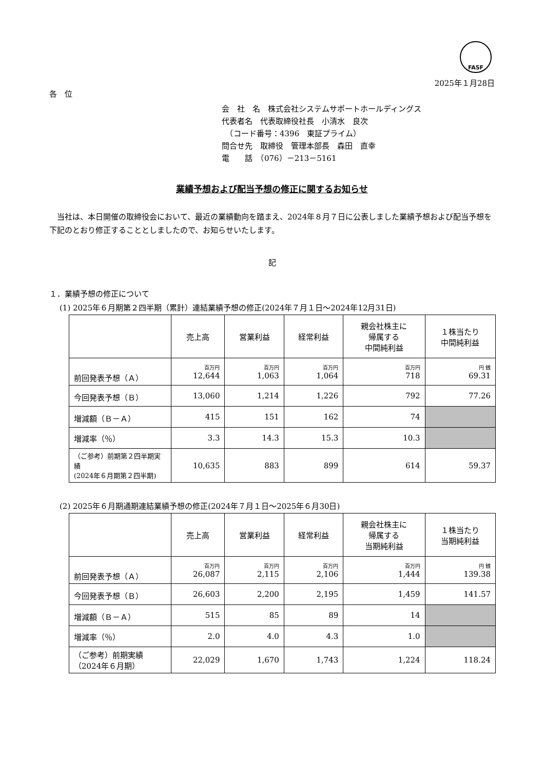FASF
2025年１月28日
各　位
会　社　名　株式会社システムサポートホールディングス
代表者名　代表取締役社長　小清水　良次
　（コード番号：4396　東証プライム）
問合せ先　取締役　管理本部長　森田　直幸
電　　話　（076）－213－5161
業績予想および配当予想の修正に関するお知らせ
　当社は、本日開催の取締役会において、最近の業績動向を踏まえ、2024年８月７日に公表しました業績予想および配当予想を下記のとおり修正することとしましたので、お知らせいたします。
記
１．業績予想の修正について
(1) 2025年６月期第２四半期（累計）連結業績予想の修正(2024年７月１日～2024年12月31日)
| | 売上高 | 営業利益 | 経常利益 | 親会社株主に 帰属する 中間純利益 | １株当たり 中間純利益 |
| --- | --- | --- | --- | --- | --- |
| 前回発表予想（Ａ） | 百万円 12,644 | 百万円 1,063 | 百万円 1,064 | 百万円 718 | 円 銭 69.31 |
| 今回発表予想（Ｂ） | 13,060 | 1,214 | 1,226 | 792 | 77.26 |
| 増減額（Ｂ－Ａ） | 415 | 151 | 162 | 74 | |
| 増減率（％） | 3.3 | 14.3 | 15.3 | 10.3 | |
| （ご参考）前期第２四半期実績 (2024年６月期第２四半期) | 10,635 | 883 | 899 | 614 | 59.37 |
(2) 2025年６月期通期連結業績予想の修正(2024年７月１日～2025年６月30日)
| | 売上高 | 営業利益 | 経常利益 | 親会社株主に 帰属する 当期純利益 | １株当たり 当期純利益 |
| --- | --- | --- | --- | --- | --- |
| 前回発表予想（Ａ） | 百万円 26,087 | 百万円 2,115 | 百万円 2,106 | 百万円 1,444 | 円 銭 139.38 |
| 今回発表予想（Ｂ） | 26,603 | 2,200 | 2,195 | 1,459 | 141.57 |
| 増減額（Ｂ－Ａ） | 515 | 85 | 89 | 14 | |
| 増減率（％） | 2.0 | 4.0 | 4.3 | 1.0 | |
| （ご参考）前期実績 （2024年６月期） | 22,029 | 1,670 | 1,743 | 1,224 | 118.24 |